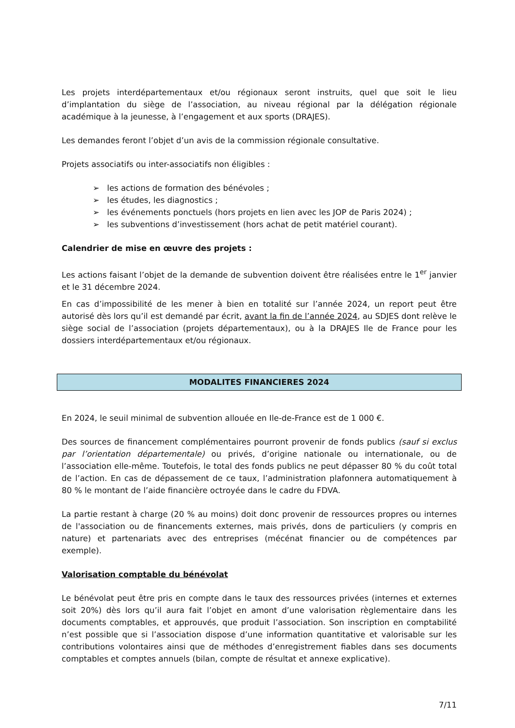Les projets interdépartementaux et/ou régionaux seront instruits, quel que soit le lieu d’implantation du siège de l’association, au niveau régional par la délégation régionale académique à la jeunesse, à l’engagement et aux sports (DRAJES).
Les demandes feront l’objet d’un avis de la commission régionale consultative.
Projets associatifs ou inter-associatifs non éligibles :
➢ les actions de formation des bénévoles ;
➢ les études, les diagnostics ;
➢ les événements ponctuels (hors projets en lien avec les JOP de Paris 2024) ;
➢ les subventions d’investissement (hors achat de petit matériel courant).
Calendrier de mise en œuvre des projets :
Les actions faisant l’objet de la demande de subvention doivent être réalisées entre le 1<sup>er</sup> janvier et le 31 décembre 2024.
En cas d’impossibilité de les mener à bien en totalité sur l’année 2024, un report peut être autorisé dès lors qu’il est demandé par écrit, avant la fin de l’année 2024, au SDJES dont relève le siège social de l’association (projets départementaux), ou à la DRAJES Ile de France pour les dossiers interdépartementaux et/ou régionaux.
MODALITES FINANCIERES 2024
En 2024, le seuil minimal de subvention allouée en Ile-de-France est de 1 000 €.
Des sources de financement complémentaires pourront provenir de fonds publics (sauf si exclus par l’orientation départementale) ou privés, d’origine nationale ou internationale, ou de l’association elle-même. Toutefois, le total des fonds publics ne peut dépasser 80 % du coût total de l’action. En cas de dépassement de ce taux, l’administration plafonnera automatiquement à 80 % le montant de l’aide financière octroyée dans le cadre du FDVA.
La partie restant à charge (20 % au moins) doit donc provenir de ressources propres ou internes de l'association ou de financements externes, mais privés, dons de particuliers (y compris en nature) et partenariats avec des entreprises (mécénat financier ou de compétences par exemple).
Valorisation comptable du bénévolat
Le bénévolat peut être pris en compte dans le taux des ressources privées (internes et externes soit 20%) dès lors qu’il aura fait l’objet en amont d’une valorisation règlementaire dans les documents comptables, et approuvés, que produit l’association. Son inscription en comptabilité n’est possible que si l’association dispose d’une information quantitative et valorisable sur les contributions volontaires ainsi que de méthodes d’enregistrement fiables dans ses documents comptables et comptes annuels (bilan, compte de résultat et annexe explicative).
7/11